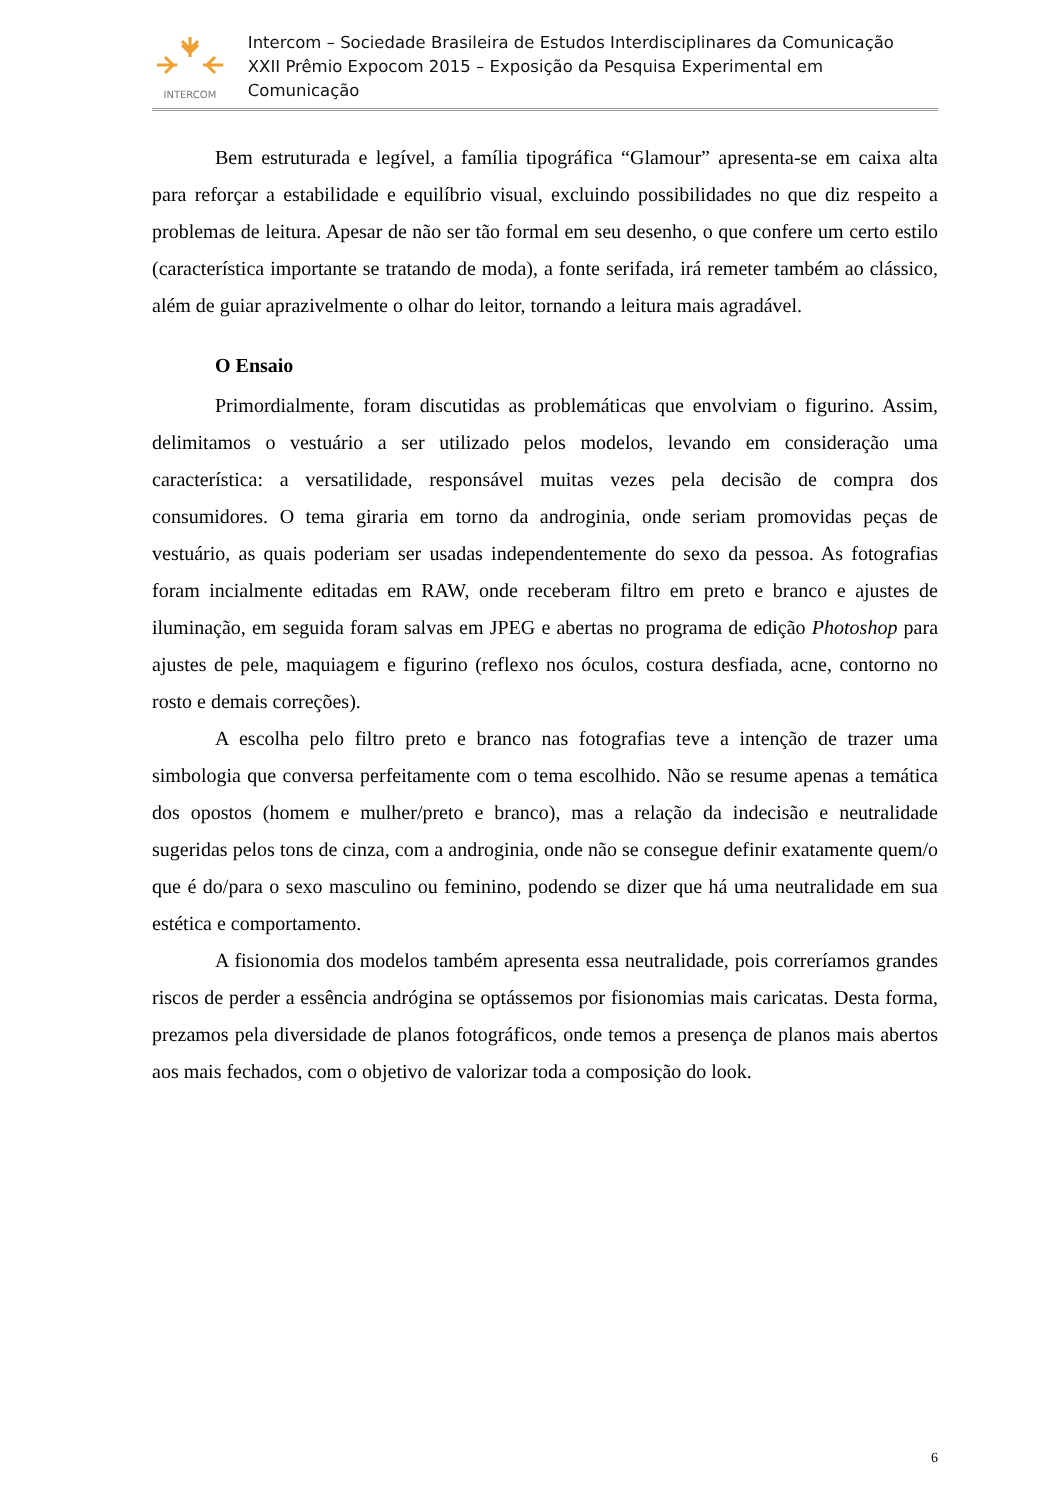INTERCOM
Intercom – Sociedade Brasileira de Estudos Interdisciplinares da Comunicação
XXII Prêmio Expocom 2015 – Exposição da Pesquisa Experimental em Comunicação
Bem estruturada e legível, a família tipográfica “Glamour” apresenta-se em caixa alta para reforçar a estabilidade e equilíbrio visual, excluindo possibilidades no que diz respeito a problemas de leitura. Apesar de não ser tão formal em seu desenho, o que confere um certo estilo (característica importante se tratando de moda), a fonte serifada, irá remeter também ao clássico, além de guiar aprazivelmente o olhar do leitor, tornando a leitura mais agradável.
O Ensaio
Primordialmente, foram discutidas as problemáticas que envolviam o figurino. Assim, delimitamos o vestuário a ser utilizado pelos modelos, levando em consideração uma característica: a versatilidade, responsável muitas vezes pela decisão de compra dos consumidores. O tema giraria em torno da androginia, onde seriam promovidas peças de vestuário, as quais poderiam ser usadas independentemente do sexo da pessoa. As fotografias foram incialmente editadas em RAW, onde receberam filtro em preto e branco e ajustes de iluminação, em seguida foram salvas em JPEG e abertas no programa de edição Photoshop para ajustes de pele, maquiagem e figurino (reflexo nos óculos, costura desfiada, acne, contorno no rosto e demais correções).
A escolha pelo filtro preto e branco nas fotografias teve a intenção de trazer uma simbologia que conversa perfeitamente com o tema escolhido. Não se resume apenas a temática dos opostos (homem e mulher/preto e branco), mas a relação da indecisão e neutralidade sugeridas pelos tons de cinza, com a androginia, onde não se consegue definir exatamente quem/o que é do/para o sexo masculino ou feminino, podendo se dizer que há uma neutralidade em sua estética e comportamento.
A fisionomia dos modelos também apresenta essa neutralidade, pois correríamos grandes riscos de perder a essência andrógina se optássemos por fisionomias mais caricatas. Desta forma, prezamos pela diversidade de planos fotográficos, onde temos a presença de planos mais abertos aos mais fechados, com o objetivo de valorizar toda a composição do look.
6